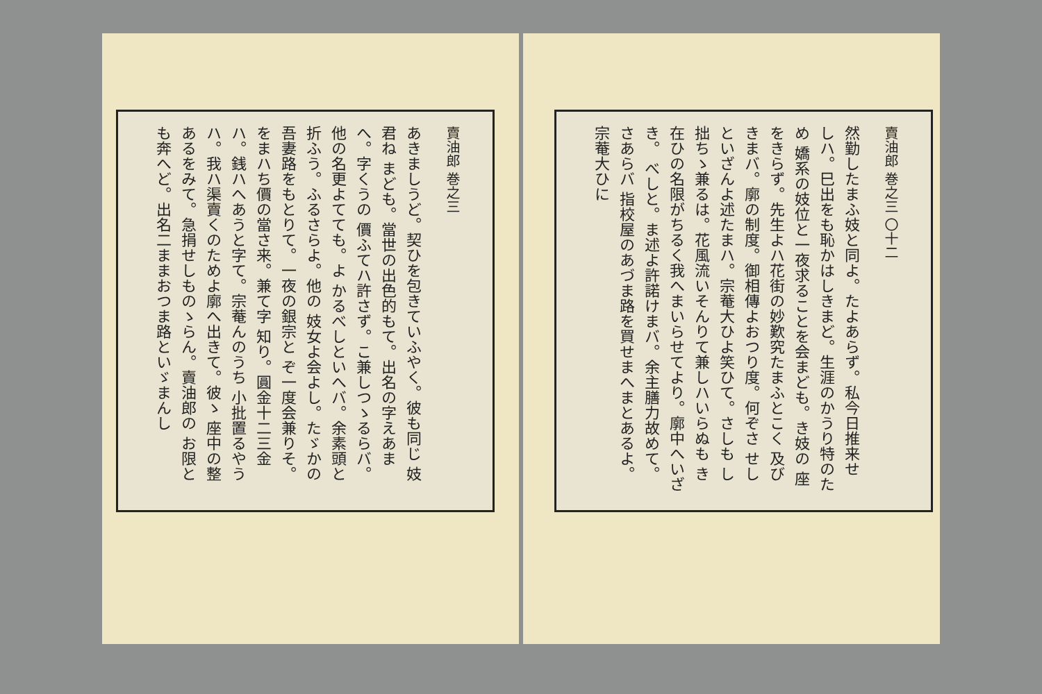賣油郎 巻之三
あきましうど。契ひを包きていふやく。彼も同じ 妓君ね まども。當世の出色的もて。出名の字えあまへ。字くうの 價ふてハ許さず。こ兼しつゝるらバ。他の名更よてても。よ かるべしといへバ。余素頭と折ふう。ふるさらよ。他の 妓女よ会よし。たゞかの吾妻路をもとりて。一夜の銀宗と ぞ一度会兼りそ。をまハち價の當さ来。兼て字 知り。圓金十二三金ハ。銭ハへあうと字て。宗菴んのうち 小批置るやうハ。我ハ渠賣くのためよ廓へ出きて。彼ゝ 座中の整あるをみて。急捐せしものゝらん。賣油郎の お限とも奔へど。出名二ままおつま路といゞまんし
賣油郎 巻之三 〇十二
然勤したまふ妓と同よ。たよあらず。私今日推来せ しハ。巳出をも恥かはしきまど。生涯のかうり特のため 嬌系の妓位と一夜求ることを会まども。き妓の 座をきらず。先生よハ花街の妙歎究たまふとこく 及びきまバ。廓の制度。御相傳よおつり度。何ぞさ せしといざんよ述たまハ。宗菴大ひよ笑ひて。さしも し拙ちゝ兼るは。花風流いそんりて兼しハいらぬも き 在ひの名限がちるく我へまいらせてより。廓中へいざき。 べしと。ま述よ許諾けまバ。余主膳力故めて。さあらバ 指校屋のあづま路を買せまへまとあるよ。宗菴大ひに